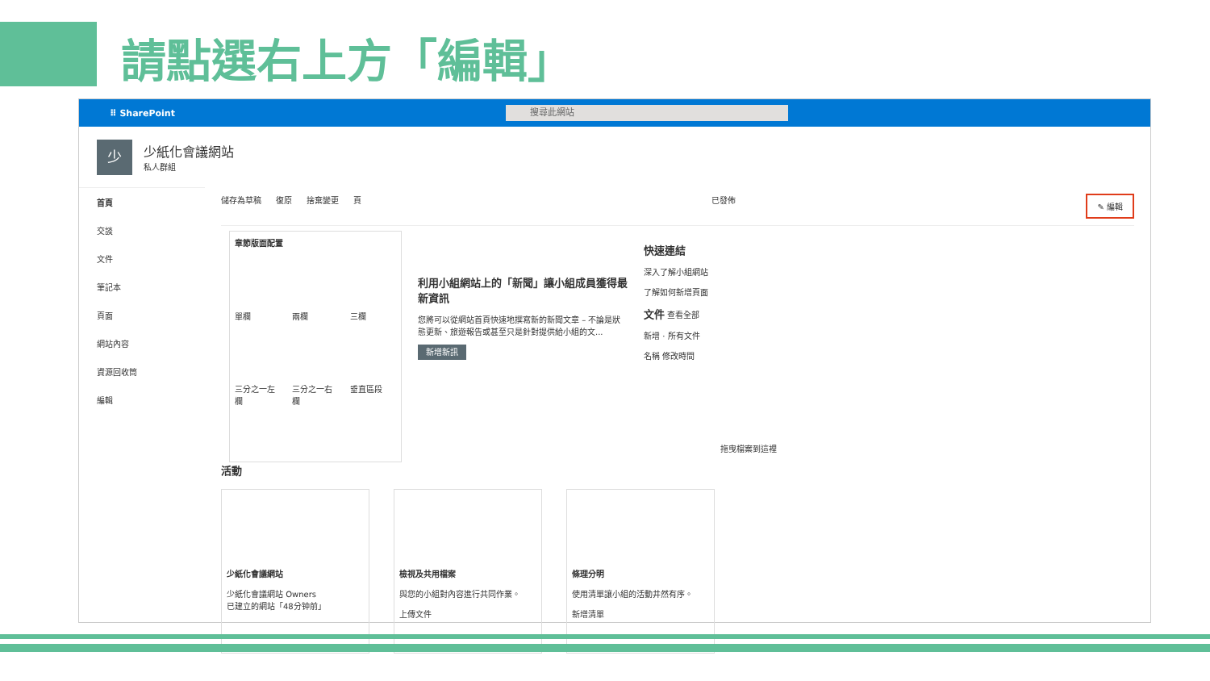請點選右上方「編輯」
⠿ SharePoint
搜尋此網站
少
少紙化會議網站
私人群組
首頁
交談
文件
筆記本
頁面
網站內容
資源回收筒
編輯
儲存為草稿 復原 捨棄變更 頁 已發佈 ✎ 編輯
章節版面配置 單欄 兩欄 三欄 三分之一左欄 三分之一右欄 垂直區段
利用小組網站上的「新聞」讓小組成員獲得最新資訊
您將可以從網站首頁快速地撰寫新的新聞文章 – 不論是狀態更新、旅遊報告或甚至只是針對提供給小組的文...
新增新訊
快速連結
深入了解小組網站
了解如何新增頁面
文件 查看全部
新增 · 所有文件
名稱 修改時間
拖曳檔案到這裡
活動
少紙化會議網站
少紙化會議網站 Owners
已建立的網站「48分钟前」
檢視及共用檔案
與您的小組對內容進行共同作業。
上傳文件
條理分明
使用清單讓小組的活動井然有序。
新增清單